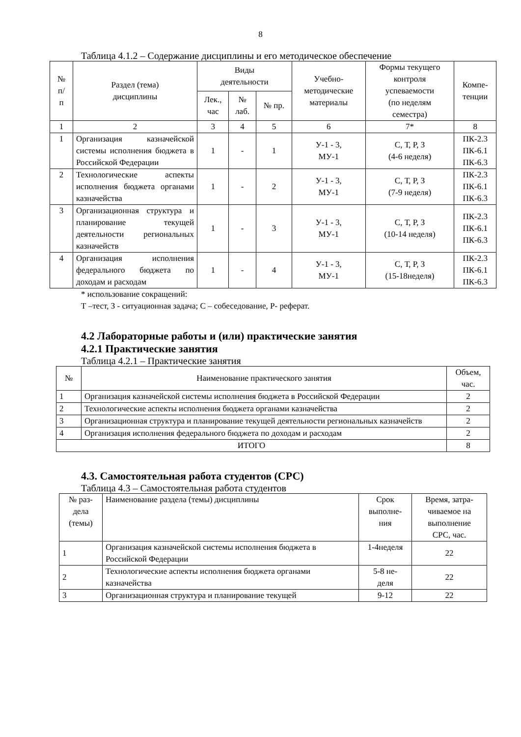8
Таблица 4.1.2 – Содержание дисциплины и его методическое обеспечение
| № п/ п | Раздел (тема) дисциплины | Виды деятельности | | | Учебно- методические материалы | Формы текущего контроля успеваемости (по неделям семестра) | Компе- тенции |
| --- | --- | --- | --- | --- | --- | --- | --- |
| | | Лек., час | № лаб. | № пр. | | | |
| 1 | 2 | 3 | 4 | 5 | 6 | 7* | 8 |
| 1 | Организация казначейской системы исполнения бюджета в Российской Федерации | 1 | - | 1 | У-1 - 3, МУ-1 | С, Т, Р, З (4-6 неделя) | ПК-2.3 ПК-6.1 ПК-6.3 |
| 2 | Технологические аспекты исполнения бюджета органами казначейства | 1 | - | 2 | У-1 - 3, МУ-1 | С, Т, Р, З (7-9 неделя) | ПК-2.3 ПК-6.1 ПК-6.3 |
| 3 | Организационная структура и планирование текущей деятельности региональных казначейств | 1 | - | 3 | У-1 - 3, МУ-1 | С, Т, Р, З (10-14 неделя) | ПК-2.3 ПК-6.1 ПК-6.3 |
| 4 | Организация исполнения федерального бюджета по доходам и расходам | 1 | - | 4 | У-1 - 3, МУ-1 | С, Т, Р, З (15-18неделя) | ПК-2.3 ПК-6.1 ПК-6.3 |
* использование сокращений:
Т –тест, З - ситуационная задача; С – собеседование, Р- реферат.
4.2 Лабораторные работы и (или) практические занятия
4.2.1 Практические занятия
Таблица 4.2.1 – Практические занятия
| № | Наименование практического занятия | Объем, час. |
| --- | --- | --- |
| 1 | Организация казначейской системы исполнения бюджета в Российской Федерации | 2 |
| 2 | Технологические аспекты исполнения бюджета органами казначейства | 2 |
| 3 | Организационная структура и планирование текущей деятельности региональных казначейств | 2 |
| 4 | Организация исполнения федерального бюджета по доходам и расходам | 2 |
| ИТОГО | | 8 |
4.3. Самостоятельная работа студентов (СРС)
Таблица 4.3 – Самостоятельная работа студентов
| № раз- дела (темы) | Наименование раздела (темы) дисциплины | Срок выполне- ния | Время, затра- чиваемое на выполнение СРС, час. |
| --- | --- | --- | --- |
| 1 | Организация казначейской системы исполнения бюджета в Российской Федерации | 1-4неделя | 22 |
| 2 | Технологические аспекты исполнения бюджета органами казначейства | 5-8 не- деля | 22 |
| 3 | Организационная структура и планирование текущей | 9-12 | 22 |